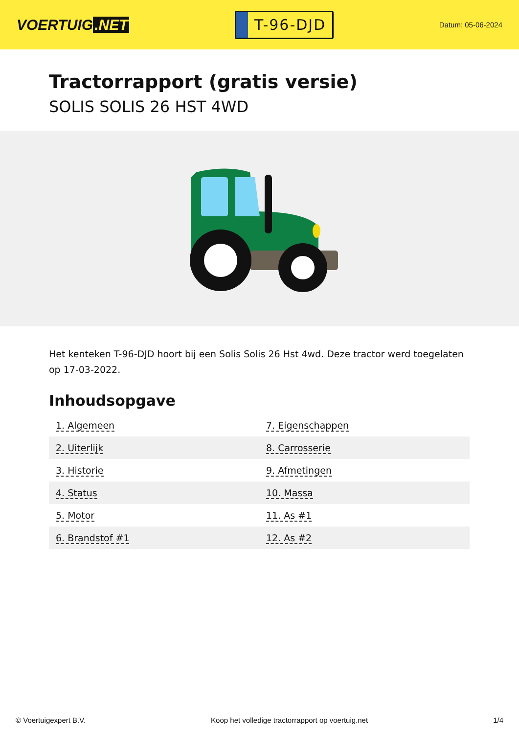VOERTUIG.NET
T-96-DJD
Datum: 05-06-2024
Tractorrapport (gratis versie)
SOLIS SOLIS 26 HST 4WD
Het kenteken T-96-DJD hoort bij een Solis Solis 26 Hst 4wd. Deze tractor werd toegelaten op 17-03-2022.
Inhoudsopgave
| 1. Algemeen | 7. Eigenschappen |
| 2. Uiterlijk | 8. Carrosserie |
| 3. Historie | 9. Afmetingen |
| 4. Status | 10. Massa |
| 5. Motor | 11. As #1 |
| 6. Brandstof #1 | 12. As #2 |
© Voertuigexpert B.V. Koop het volledige tractorrapport op voertuig.net 1/4